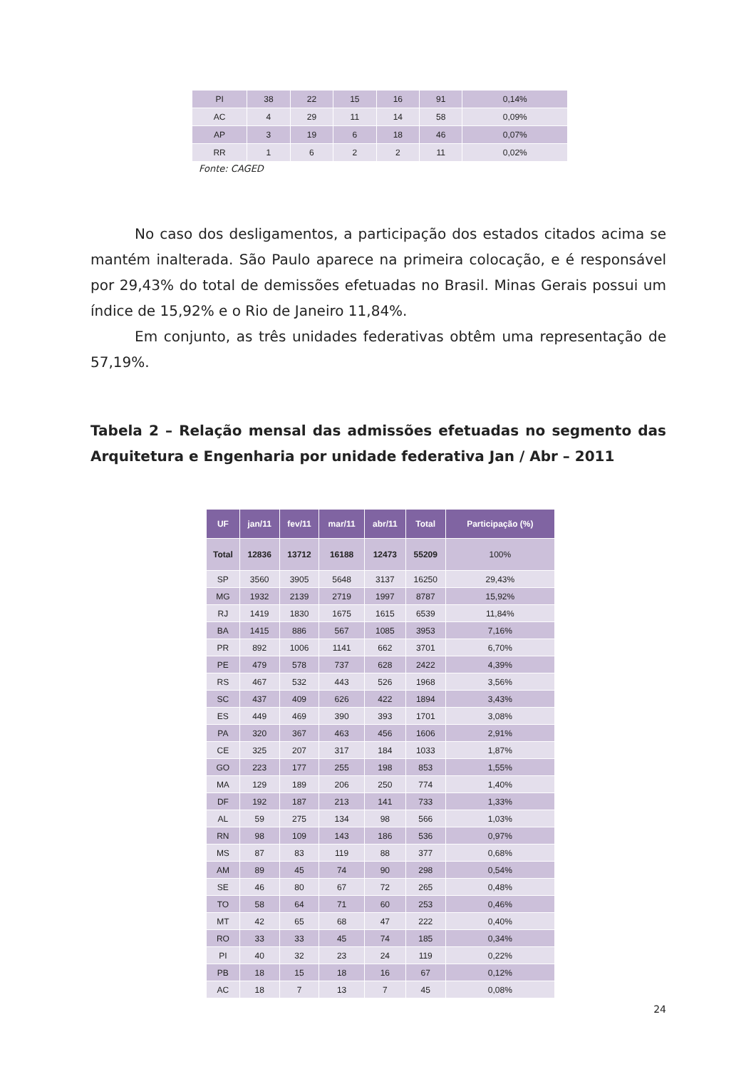| PI | 38 | 22 | 15 | 16 | 91 | 0,14% |
| AC | 4 | 29 | 11 | 14 | 58 | 0,09% |
| AP | 3 | 19 | 6 | 18 | 46 | 0,07% |
| RR | 1 | 6 | 2 | 2 | 11 | 0,02% |
Fonte: CAGED
No caso dos desligamentos, a participação dos estados citados acima se mantém inalterada. São Paulo aparece na primeira colocação, e é responsável por 29,43% do total de demissões efetuadas no Brasil. Minas Gerais possui um índice de 15,92% e o Rio de Janeiro 11,84%.
Em conjunto, as três unidades federativas obtêm uma representação de 57,19%.
Tabela 2 – Relação mensal das admissões efetuadas no segmento das Arquitetura e Engenharia por unidade federativa Jan / Abr – 2011
| UF | jan/11 | fev/11 | mar/11 | abr/11 | Total | Participação (%) |
| --- | --- | --- | --- | --- | --- | --- |
| Total | 12836 | 13712 | 16188 | 12473 | 55209 | 100% |
| SP | 3560 | 3905 | 5648 | 3137 | 16250 | 29,43% |
| MG | 1932 | 2139 | 2719 | 1997 | 8787 | 15,92% |
| RJ | 1419 | 1830 | 1675 | 1615 | 6539 | 11,84% |
| BA | 1415 | 886 | 567 | 1085 | 3953 | 7,16% |
| PR | 892 | 1006 | 1141 | 662 | 3701 | 6,70% |
| PE | 479 | 578 | 737 | 628 | 2422 | 4,39% |
| RS | 467 | 532 | 443 | 526 | 1968 | 3,56% |
| SC | 437 | 409 | 626 | 422 | 1894 | 3,43% |
| ES | 449 | 469 | 390 | 393 | 1701 | 3,08% |
| PA | 320 | 367 | 463 | 456 | 1606 | 2,91% |
| CE | 325 | 207 | 317 | 184 | 1033 | 1,87% |
| GO | 223 | 177 | 255 | 198 | 853 | 1,55% |
| MA | 129 | 189 | 206 | 250 | 774 | 1,40% |
| DF | 192 | 187 | 213 | 141 | 733 | 1,33% |
| AL | 59 | 275 | 134 | 98 | 566 | 1,03% |
| RN | 98 | 109 | 143 | 186 | 536 | 0,97% |
| MS | 87 | 83 | 119 | 88 | 377 | 0,68% |
| AM | 89 | 45 | 74 | 90 | 298 | 0,54% |
| SE | 46 | 80 | 67 | 72 | 265 | 0,48% |
| TO | 58 | 64 | 71 | 60 | 253 | 0,46% |
| MT | 42 | 65 | 68 | 47 | 222 | 0,40% |
| RO | 33 | 33 | 45 | 74 | 185 | 0,34% |
| PI | 40 | 32 | 23 | 24 | 119 | 0,22% |
| PB | 18 | 15 | 18 | 16 | 67 | 0,12% |
| AC | 18 | 7 | 13 | 7 | 45 | 0,08% |
24